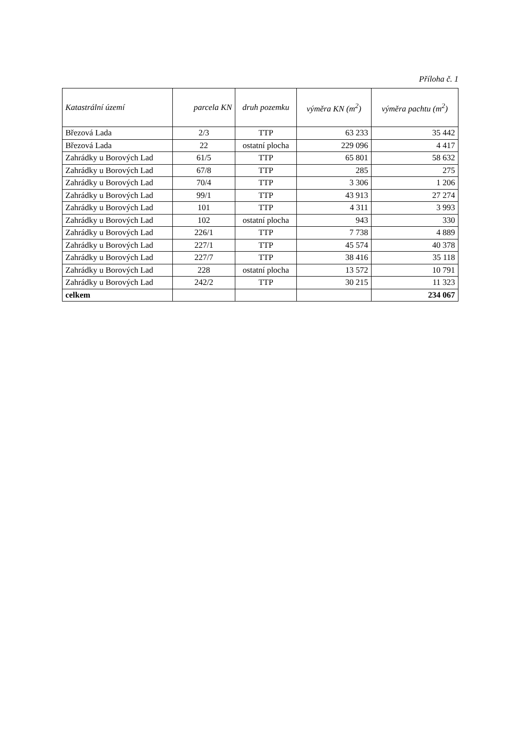Příloha č. 1
| Katastrální území | parcela KN | druh pozemku | výměra KN (m<sup>2</sup>) | výměra pachtu (m<sup>2</sup>) |
| --- | --- | --- | --- | --- |
| Březová Lada | 2/3 | TTP | 63 233 | 35 442 |
| Březová Lada | 22 | ostatní plocha | 229 096 | 4 417 |
| Zahrádky u Borových Lad | 61/5 | TTP | 65 801 | 58 632 |
| Zahrádky u Borových Lad | 67/8 | TTP | 285 | 275 |
| Zahrádky u Borových Lad | 70/4 | TTP | 3 306 | 1 206 |
| Zahrádky u Borových Lad | 99/1 | TTP | 43 913 | 27 274 |
| Zahrádky u Borových Lad | 101 | TTP | 4 311 | 3 993 |
| Zahrádky u Borových Lad | 102 | ostatní plocha | 943 | 330 |
| Zahrádky u Borových Lad | 226/1 | TTP | 7 738 | 4 889 |
| Zahrádky u Borových Lad | 227/1 | TTP | 45 574 | 40 378 |
| Zahrádky u Borových Lad | 227/7 | TTP | 38 416 | 35 118 |
| Zahrádky u Borových Lad | 228 | ostatní plocha | 13 572 | 10 791 |
| Zahrádky u Borových Lad | 242/2 | TTP | 30 215 | 11 323 |
| celkem | | | | 234 067 |